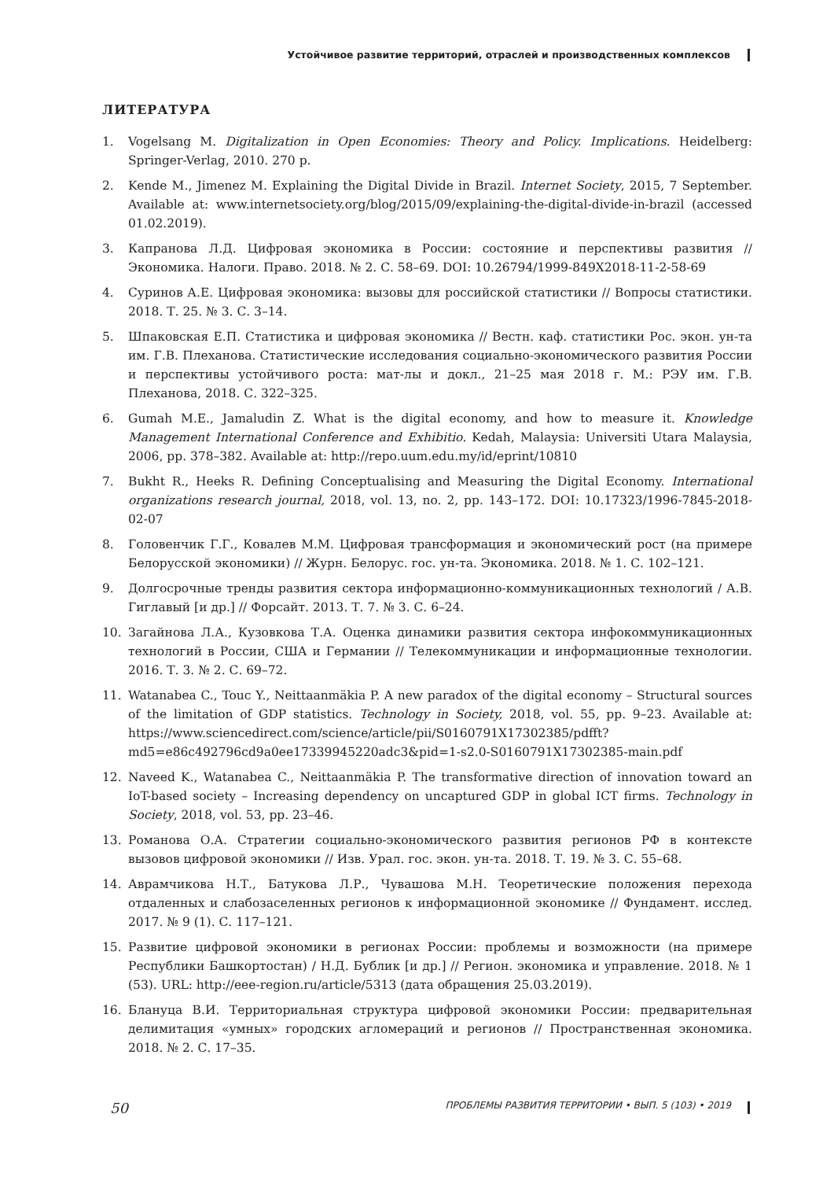Устойчивое развитие территорий, отраслей и производственных комплексов
ЛИТЕРАТУРА
1. Vogelsang M. Digitalization in Open Economies: Theory and Policy. Implications. Heidelberg: Springer-Verlag, 2010. 270 p.
2. Kende M., Jimenez M. Explaining the Digital Divide in Brazil. Internet Society, 2015, 7 September. Available at: www.internetsociety.org/blog/2015/09/explaining-the-digital-divide-in-brazil (accessed 01.02.2019).
3. Капранова Л.Д. Цифровая экономика в России: состояние и перспективы развития // Экономика. Налоги. Право. 2018. № 2. С. 58–69. DOI: 10.26794/1999-849X2018-11-2-58-69
4. Суринов А.Е. Цифровая экономика: вызовы для российской статистики // Вопросы статистики. 2018. Т. 25. № 3. С. 3–14.
5. Шпаковская Е.П. Статистика и цифровая экономика // Вестн. каф. статистики Рос. экон. ун-та им. Г.В. Плеханова. Статистические исследования социально-экономического развития России и перспективы устойчивого роста: мат-лы и докл., 21–25 мая 2018 г. М.: РЭУ им. Г.В. Плеханова, 2018. С. 322–325.
6. Gumah M.E., Jamaludin Z. What is the digital economy, and how to measure it. Knowledge Management International Conference and Exhibitio. Kedah, Malaysia: Universiti Utara Malaysia, 2006, pp. 378–382. Available at: http://repo.uum.edu.my/id/eprint/10810
7. Bukht R., Heeks R. Defining Conceptualising and Measuring the Digital Economy. International organizations research journal, 2018, vol. 13, no. 2, pp. 143–172. DOI: 10.17323/1996-7845-2018-02-07
8. Головенчик Г.Г., Ковалев М.М. Цифровая трансформация и экономический рост (на примере Белорусской экономики) // Журн. Белорус. гос. ун-та. Экономика. 2018. № 1. С. 102–121.
9. Долгосрочные тренды развития сектора информационно-коммуникационных технологий / А.В. Гиглавый [и др.] // Форсайт. 2013. Т. 7. № 3. С. 6–24.
10. Загайнова Л.А., Кузовкова Т.А. Оценка динамики развития сектора инфокоммуникационных технологий в России, США и Германии // Телекоммуникации и информационные технологии. 2016. Т. 3. № 2. С. 69–72.
11. Watanabea C., Touc Y., Neittaanmäkia P. A new paradox of the digital economy – Structural sources of the limitation of GDP statistics. Technology in Society, 2018, vol. 55, pp. 9–23. Available at: https://www.sciencedirect.com/science/article/pii/S0160791X17302385/pdfft?md5=e86c492796cd9a0ee17339945220adc3&pid=1-s2.0-S0160791X17302385-main.pdf
12. Naveed K., Watanabea C., Neittaanmäkia P. The transformative direction of innovation toward an IoT-based society – Increasing dependency on uncaptured GDP in global ICT firms. Technology in Society, 2018, vol. 53, pp. 23–46.
13. Романова О.А. Стратегии социально-экономического развития регионов РФ в контексте вызовов цифровой экономики // Изв. Урал. гос. экон. ун-та. 2018. Т. 19. № 3. С. 55–68.
14. Аврамчикова Н.Т., Батукова Л.Р., Чувашова М.Н. Теоретические положения перехода отдаленных и слабозаселенных регионов к информационной экономике // Фундамент. исслед. 2017. № 9 (1). С. 117–121.
15. Развитие цифровой экономики в регионах России: проблемы и возможности (на примере Республики Башкортостан) / Н.Д. Бублик [и др.] // Регион. экономика и управление. 2018. № 1 (53). URL: http://eee-region.ru/article/5313 (дата обращения 25.03.2019).
16. Блануца В.И. Территориальная структура цифровой экономики России: предварительная делимитация «умных» городских агломераций и регионов // Пространственная экономика. 2018. № 2. С. 17–35.
50 ПРОБЛЕМЫ РАЗВИТИЯ ТЕРРИТОРИИ • ВЫП. 5 (103) • 2019